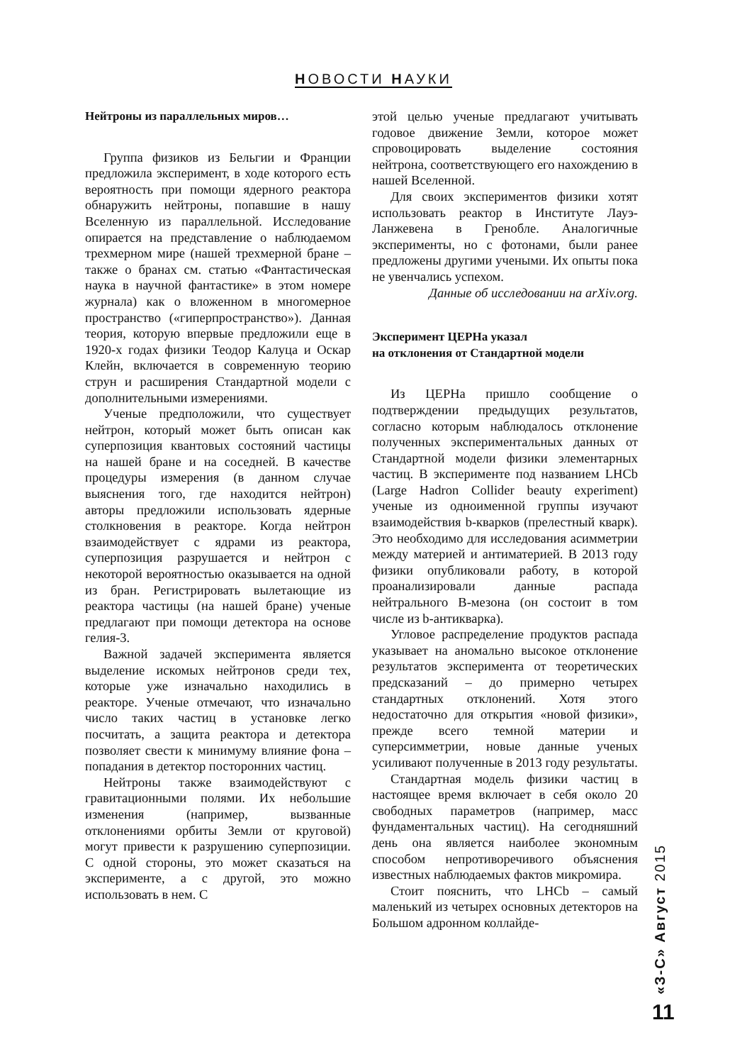НОВОСТИ НАУКИ
Нейтроны из параллельных миров…
Группа физиков из Бельгии и Франции предложила эксперимент, в ходе которого есть вероятность при помощи ядерного реактора обнаружить нейтроны, попавшие в нашу Вселенную из параллельной. Исследование опирается на представление о наблюдаемом трехмерном мире (нашей трехмерной бране – также о бранах см. статью «Фантастическая наука в научной фантастике» в этом номере журнала) как о вложенном в многомерное пространство («гиперпространство»). Данная теория, которую впервые предложили еще в 1920-х годах физики Теодор Калуца и Оскар Клейн, включается в современную теорию струн и расширения Стандартной модели с дополнительными измерениями.
Ученые предположили, что существует нейтрон, который может быть описан как суперпозиция квантовых состояний частицы на нашей бране и на соседней. В качестве процедуры измерения (в данном случае выяснения того, где находится нейтрон) авторы предложили использовать ядерные столкновения в реакторе. Когда нейтрон взаимодействует с ядрами из реактора, суперпозиция разрушается и нейтрон с некоторой вероятностью оказывается на одной из бран. Регистрировать вылетающие из реактора частицы (на нашей бране) ученые предлагают при помощи детектора на основе гелия-3.
Важной задачей эксперимента является выделение искомых нейтронов среди тех, которые уже изначально находились в реакторе. Ученые отмечают, что изначально число таких частиц в установке легко посчитать, а защита реактора и детектора позволяет свести к минимуму влияние фона – попадания в детектор посторонних частиц.
Нейтроны также взаимодействуют с гравитационными полями. Их небольшие изменения (например, вызванные отклонениями орбиты Земли от круговой) могут привести к разрушению суперпозиции. С одной стороны, это может сказаться на эксперименте, а с другой, это можно использовать в нем. С
этой целью ученые предлагают учитывать годовое движение Земли, которое может спровоцировать выделение состояния нейтрона, соответствующего его нахождению в нашей Вселенной.
Для своих экспериментов физики хотят использовать реактор в Институте Лауэ-Ланжевена в Гренобле. Аналогичные эксперименты, но с фотонами, были ранее предложены другими учеными. Их опыты пока не увенчались успехом.
Данные об исследовании на arXiv.org.
Эксперимент ЦЕРНа указал
на отклонения от Стандартной модели
Из ЦЕРНа пришло сообщение о подтверждении предыдущих результатов, согласно которым наблюдалось отклонение полученных экспериментальных данных от Стандартной модели физики элементарных частиц. В эксперименте под названием LHCb (Large Hadron Collider beauty experiment) ученые из одноименной группы изучают взаимодействия b-кварков (прелестный кварк). Это необходимо для исследования асимметрии между материей и антиматерией. В 2013 году физики опубликовали работу, в которой проанализировали данные распада нейтрального B-мезона (он состоит в том числе из b-антикварка).
Угловое распределение продуктов распада указывает на аномально высокое отклонение результатов эксперимента от теоретических предсказаний – до примерно четырех стандартных отклонений. Хотя этого недостаточно для открытия «новой физики», прежде всего темной материи и суперсимметрии, новые данные ученых усиливают полученные в 2013 году результаты.
Стандартная модель физики частиц в настоящее время включает в себя около 20 свободных параметров (например, масс фундаментальных частиц). На сегодняшний день она является наиболее экономным способом непротиворечивого объяснения известных наблюдаемых фактов микромира.
Стоит пояснить, что LHCb – самый маленький из четырех основных детекторов на Большом адронном коллайде-
«З-С» Август 2015
11